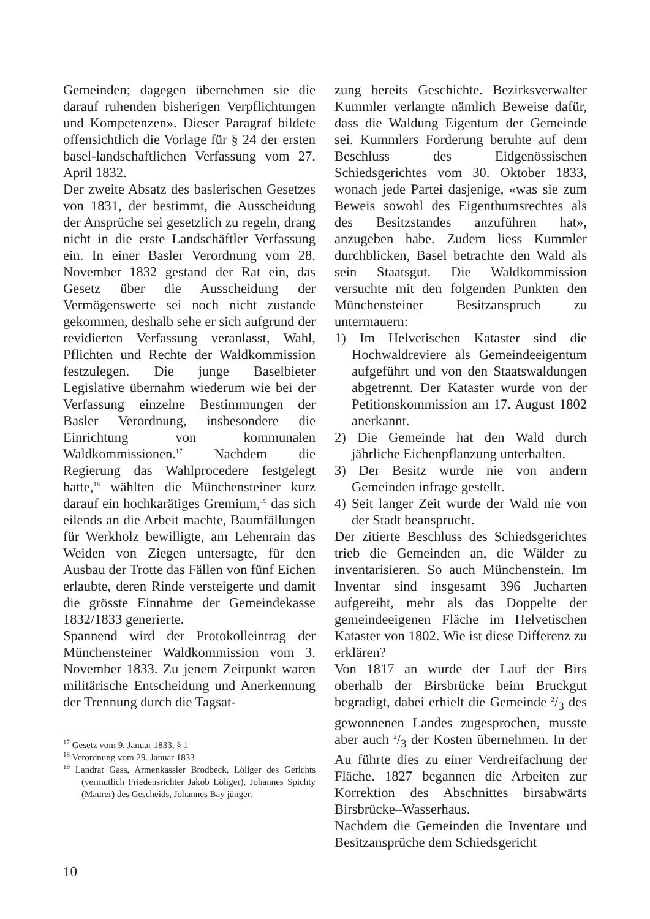Gemeinden; dagegen übernehmen sie die darauf ruhenden bisherigen Verpflichtungen und Kompetenzen». Dieser Paragraf bildete offensichtlich die Vorlage für § 24 der ersten basel-landschaftlichen Verfassung vom 27. April 1832.
Der zweite Absatz des baslerischen Gesetzes von 1831, der bestimmt, die Ausscheidung der Ansprüche sei gesetzlich zu regeln, drang nicht in die erste Landschäftler Verfassung ein. In einer Basler Verordnung vom 28. November 1832 gestand der Rat ein, das Gesetz über die Ausscheidung der Vermögenswerte sei noch nicht zustande gekommen, deshalb sehe er sich aufgrund der revidierten Verfassung veranlasst, Wahl, Pflichten und Rechte der Waldkommission festzulegen. Die junge Baselbieter Legislative übernahm wiederum wie bei der Verfassung einzelne Bestimmungen der Basler Verordnung, insbesondere die Einrichtung von kommunalen Waldkommissionen.<sup>17</sup> Nachdem die Regierung das Wahlprocedere festgelegt hatte,<sup>18</sup> wählten die Münchensteiner kurz darauf ein hochkarätiges Gremium,<sup>19</sup> das sich eilends an die Arbeit machte, Baumfällungen für Werkholz bewilligte, am Lehenrain das Weiden von Ziegen untersagte, für den Ausbau der Trotte das Fällen von fünf Eichen erlaubte, deren Rinde versteigerte und damit die grösste Einnahme der Gemeindekasse 1832/1833 generierte.
Spannend wird der Protokolleintrag der Münchensteiner Waldkommission vom 3. November 1833. Zu jenem Zeitpunkt waren militärische Entscheidung und Anerkennung der Trennung durch die Tagsat-
<sup>17</sup> Gesetz vom 9. Januar 1833, § 1
<sup>18</sup> Verordnung vom 29. Januar 1833
<sup>19</sup> Landrat Gass, Armenkassier Brodbeck, Löliger des Gerichts (vermutlich Friedensrichter Jakob Löliger), Johannes Spichty (Maurer) des Gescheids, Johannes Bay jünger.
zung bereits Geschichte. Bezirksverwalter Kummler verlangte nämlich Beweise dafür, dass die Waldung Eigentum der Gemeinde sei. Kummlers Forderung beruhte auf dem Beschluss des Eidgenössischen Schiedsgerichtes vom 30. Oktober 1833, wonach jede Partei dasjenige, «was sie zum Beweis sowohl des Eigenthumsrechtes als des Besitzstandes anzuführen hat», anzugeben habe. Zudem liess Kummler durchblicken, Basel betrachte den Wald als sein Staatsgut. Die Waldkommission versuchte mit den folgenden Punkten den Münchensteiner Besitzanspruch zu untermauern:
1) Im Helvetischen Kataster sind die Hochwaldreviere als Gemeindeeigentum aufgeführt und von den Staatswaldungen abgetrennt. Der Kataster wurde von der Petitionskommission am 17. August 1802 anerkannt.
2) Die Gemeinde hat den Wald durch jährliche Eichenpflanzung unterhalten.
3) Der Besitz wurde nie von andern Gemeinden infrage gestellt.
4) Seit langer Zeit wurde der Wald nie von der Stadt beansprucht.
Der zitierte Beschluss des Schiedsgerichtes trieb die Gemeinden an, die Wälder zu inventarisieren. So auch Münchenstein. Im Inventar sind insgesamt 396 Jucharten aufgereiht, mehr als das Doppelte der gemeindeeigenen Fläche im Helvetischen Kataster von 1802. Wie ist diese Differenz zu erklären?
Von 1817 an wurde der Lauf der Birs oberhalb der Birsbrücke beim Bruckgut begradigt, dabei erhielt die Gemeinde 2/3 des gewonnenen Landes zugesprochen, musste aber auch 2/3 der Kosten übernehmen. In der Au führte dies zu einer Verdreifachung der Fläche. 1827 begannen die Arbeiten zur Korrektion des Abschnittes birsabwärts Birsbrücke–Wasserhaus.
Nachdem die Gemeinden die Inventare und Besitzansprüche dem Schiedsgericht
10